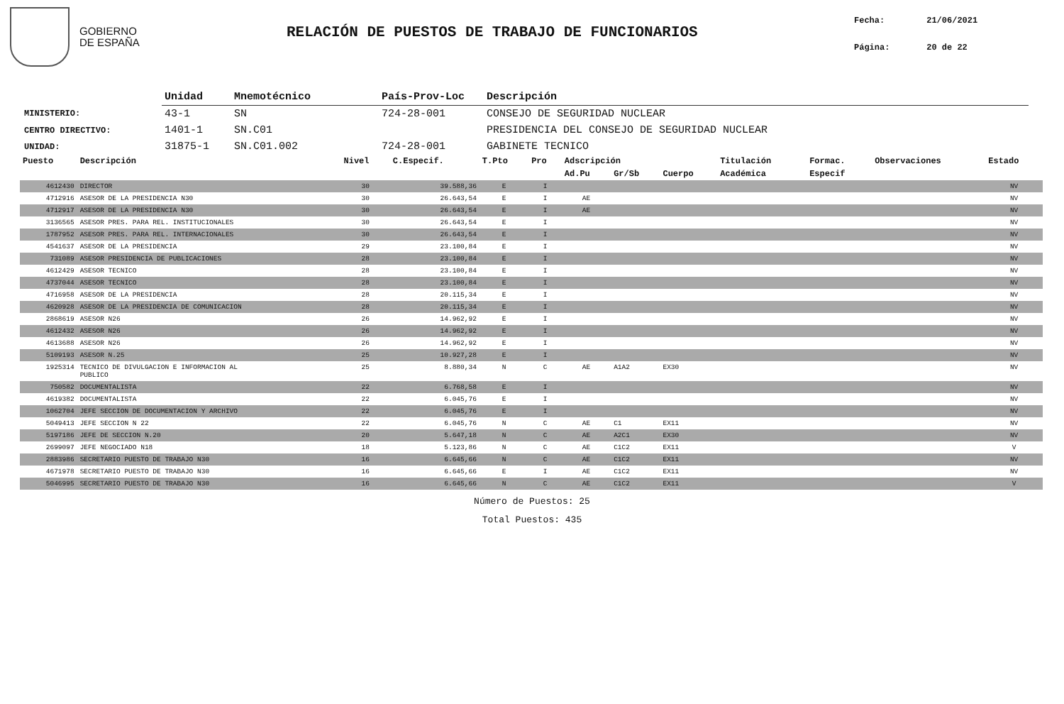GOBIERNO
DE ESPAÑA
RELACIÓN DE PUESTOS DE TRABAJO DE FUNCIONARIOS
Fecha: 21/06/2021
Página: 20 de 22
| | Unidad | Mnemotécnico | País-Prov-Loc | Descripción |
| --- | --- | --- | --- | --- |
| MINISTERIO: | 43-1 | SN | 724-28-001 | CONSEJO DE SEGURIDAD NUCLEAR |
| CENTRO DIRECTIVO: | 1401-1 | SN.C01 | | PRESIDENCIA DEL CONSEJO DE SEGURIDAD NUCLEAR |
| UNIDAD: | 31875-1 | SN.C01.002 | 724-28-001 | GABINETE TECNICO |
| Puesto | Descripción | Nivel | C.Especif. | T.Pto | Pro | Adscripción | | | Titulación | Formac. | Observaciones | Estado |
| --- | --- | --- | --- | --- | --- | --- | --- | --- | --- | --- | --- | --- |
| | | | | | | Ad.Pu | Gr/Sb | Cuerpo | Académica | Especif | | |
| 4612430 | DIRECTOR | 30 | 39.588,36 | E | I | | | | | | | NV |
| 4712916 | ASESOR DE LA PRESIDENCIA N30 | 30 | 26.643,54 | E | I | AE | | | | | | NV |
| 4712917 | ASESOR DE LA PRESIDENCIA N30 | 30 | 26.643,54 | E | I | AE | | | | | | NV |
| 3136565 | ASESOR PRES. PARA REL. INSTITUCIONALES | 30 | 26.643,54 | E | I | | | | | | | NV |
| 1787952 | ASESOR PRES. PARA REL. INTERNACIONALES | 30 | 26.643,54 | E | I | | | | | | | NV |
| 4541637 | ASESOR DE LA PRESIDENCIA | 29 | 23.100,84 | E | I | | | | | | | NV |
| 731089 | ASESOR PRESIDENCIA DE PUBLICACIONES | 28 | 23.100,84 | E | I | | | | | | | NV |
| 4612429 | ASESOR TECNICO | 28 | 23.100,84 | E | I | | | | | | | NV |
| 4737044 | ASESOR TECNICO | 28 | 23.100,84 | E | I | | | | | | | NV |
| 4716958 | ASESOR DE LA PRESIDENCIA | 28 | 20.115,34 | E | I | | | | | | | NV |
| 4620928 | ASESOR DE LA PRESIDENCIA DE COMUNICACION | 28 | 20.115,34 | E | I | | | | | | | NV |
| 2868619 | ASESOR N26 | 26 | 14.962,92 | E | I | | | | | | | NV |
| 4612432 | ASESOR N26 | 26 | 14.962,92 | E | I | | | | | | | NV |
| 4613688 | ASESOR N26 | 26 | 14.962,92 | E | I | | | | | | | NV |
| 5109193 | ASESOR N.25 | 25 | 10.927,28 | E | I | | | | | | | NV |
| 1925314 | TECNICO DE DIVULGACION E INFORMACION AL PUBLICO | 25 | 8.880,34 | N | C | AE | A1A2 | EX30 | | | | NV |
| 750582 | DOCUMENTALISTA | 22 | 6.768,58 | E | I | | | | | | | NV |
| 4619382 | DOCUMENTALISTA | 22 | 6.045,76 | E | I | | | | | | | NV |
| 1062704 | JEFE SECCION DE DOCUMENTACION Y ARCHIVO | 22 | 6.045,76 | E | I | | | | | | | NV |
| 5049413 | JEFE SECCION N 22 | 22 | 6.045,76 | N | C | AE | C1 | EX11 | | | | NV |
| 5197186 | JEFE DE SECCION N.20 | 20 | 5.647,18 | N | C | AE | A2C1 | EX30 | | | | NV |
| 2699097 | JEFE NEGOCIADO N18 | 18 | 5.123,86 | N | C | AE | C1C2 | EX11 | | | | V |
| 2883986 | SECRETARIO PUESTO DE TRABAJO N30 | 16 | 6.645,66 | N | C | AE | C1C2 | EX11 | | | | NV |
| 4671978 | SECRETARIO PUESTO DE TRABAJO N30 | 16 | 6.645,66 | E | I | AE | C1C2 | EX11 | | | | NV |
| 5046995 | SECRETARIO PUESTO DE TRABAJO N30 | 16 | 6.645,66 | N | C | AE | C1C2 | EX11 | | | | V |
Número de Puestos: 25
Total Puestos: 435